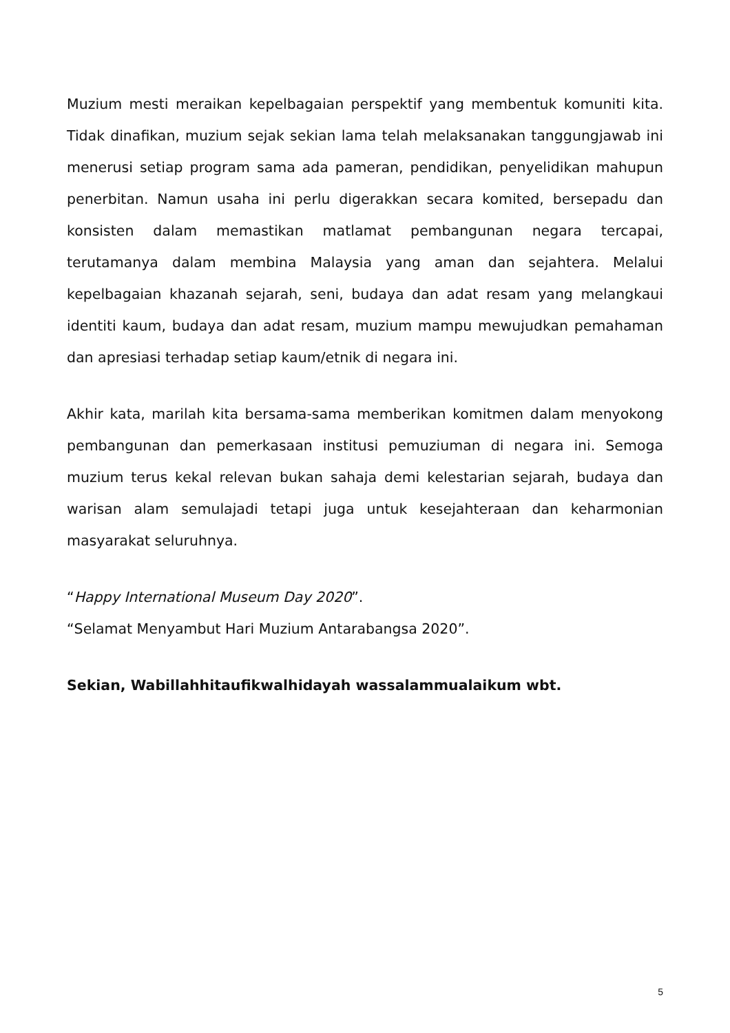Muzium mesti meraikan kepelbagaian perspektif yang membentuk komuniti kita. Tidak dinafikan, muzium sejak sekian lama telah melaksanakan tanggungjawab ini menerusi setiap program sama ada pameran, pendidikan, penyelidikan mahupun penerbitan. Namun usaha ini perlu digerakkan secara komited, bersepadu dan konsisten dalam memastikan matlamat pembangunan negara tercapai, terutamanya dalam membina Malaysia yang aman dan sejahtera. Melalui kepelbagaian khazanah sejarah, seni, budaya dan adat resam yang melangkaui identiti kaum, budaya dan adat resam, muzium mampu mewujudkan pemahaman dan apresiasi terhadap setiap kaum/etnik di negara ini.
Akhir kata, marilah kita bersama-sama memberikan komitmen dalam menyokong pembangunan dan pemerkasaan institusi pemuziuman di negara ini. Semoga muzium terus kekal relevan bukan sahaja demi kelestarian sejarah, budaya dan warisan alam semulajadi tetapi juga untuk kesejahteraan dan keharmonian masyarakat seluruhnya.
“Happy International Museum Day 2020”.
“Selamat Menyambut Hari Muzium Antarabangsa 2020”.
Sekian, Wabillahhitaufikwalhidayah wassalammualaikum wbt.
5